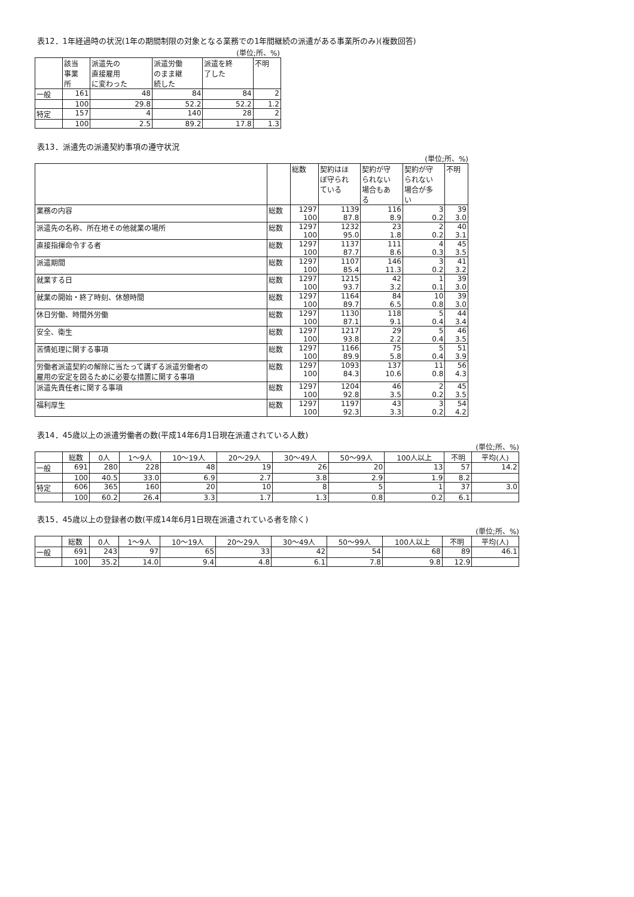表12．1年経過時の状況(1年の期間制限の対象となる業務での1年間継続の派遣がある事業所のみ)(複数回答)
(単位;所、%)
| | 該当 事業 所 | 派遣先の 直接雇用 に変わった | 派遣労働 のまま継 続した | 派遣を終 了した | 不明 |
| --- | --- | --- | --- | --- | --- |
| 一般 | 161 | 48 | 84 | 84 | 2 |
| | 100 | 29.8 | 52.2 | 52.2 | 1.2 |
| 特定 | 157 | 4 | 140 | 28 | 2 |
| | 100 | 2.5 | 89.2 | 17.8 | 1.3 |
表13．派遣先の派遣契約事項の遵守状況
(単位;所、%)
| | | 総数 | 契約はほ ぼ守られ ている | 契約が守 られない 場合もあ る | 契約が守 られない 場合が多 い | 不明 |
| --- | --- | --- | --- | --- | --- | --- |
| 業務の内容 | 総数 | 1297 100 | 1139 87.8 | 116 8.9 | 3 0.2 | 39 3.0 |
| 派遣先の名称、所在地その他就業の場所 | 総数 | 1297 100 | 1232 95.0 | 23 1.8 | 2 0.2 | 40 3.1 |
| 直接指揮命令する者 | 総数 | 1297 100 | 1137 87.7 | 111 8.6 | 4 0.3 | 45 3.5 |
| 派遣期間 | 総数 | 1297 100 | 1107 85.4 | 146 11.3 | 3 0.2 | 41 3.2 |
| 就業する日 | 総数 | 1297 100 | 1215 93.7 | 42 3.2 | 1 0.1 | 39 3.0 |
| 就業の開始・終了時刻、休憩時間 | 総数 | 1297 100 | 1164 89.7 | 84 6.5 | 10 0.8 | 39 3.0 |
| 休日労働、時間外労働 | 総数 | 1297 100 | 1130 87.1 | 118 9.1 | 5 0.4 | 44 3.4 |
| 安全、衛生 | 総数 | 1297 100 | 1217 93.8 | 29 2.2 | 5 0.4 | 46 3.5 |
| 苦情処理に関する事項 | 総数 | 1297 100 | 1166 89.9 | 75 5.8 | 5 0.4 | 51 3.9 |
| 労働者派遣契約の解除に当たって講ずる派遣労働者の 雇用の安定を図るために必要な措置に関する事項 | 総数 | 1297 100 | 1093 84.3 | 137 10.6 | 11 0.8 | 56 4.3 |
| 派遣先責任者に関する事項 | 総数 | 1297 100 | 1204 92.8 | 46 3.5 | 2 0.2 | 45 3.5 |
| 福利厚生 | 総数 | 1297 100 | 1197 92.3 | 43 3.3 | 3 0.2 | 54 4.2 |
表14．45歳以上の派遣労働者の数(平成14年6月1日現在派遣されている人数)
(単位;所、%)
| | 総数 | 0人 | 1～9人 | 10～19人 | 20～29人 | 30～49人 | 50～99人 | 100人以上 | 不明 | 平均(人) |
| --- | --- | --- | --- | --- | --- | --- | --- | --- | --- | --- |
| 一般 | 691 | 280 | 228 | 48 | 19 | 26 | 20 | 13 | 57 | 14.2 |
| | 100 | 40.5 | 33.0 | 6.9 | 2.7 | 3.8 | 2.9 | 1.9 | 8.2 | |
| 特定 | 606 | 365 | 160 | 20 | 10 | 8 | 5 | 1 | 37 | 3.0 |
| | 100 | 60.2 | 26.4 | 3.3 | 1.7 | 1.3 | 0.8 | 0.2 | 6.1 | |
表15．45歳以上の登録者の数(平成14年6月1日現在派遣されている者を除く)
(単位;所、%)
| | 総数 | 0人 | 1～9人 | 10～19人 | 20～29人 | 30～49人 | 50～99人 | 100人以上 | 不明 | 平均(人) |
| --- | --- | --- | --- | --- | --- | --- | --- | --- | --- | --- |
| 一般 | 691 | 243 | 97 | 65 | 33 | 42 | 54 | 68 | 89 | 46.1 |
| | 100 | 35.2 | 14.0 | 9.4 | 4.8 | 6.1 | 7.8 | 9.8 | 12.9 | |